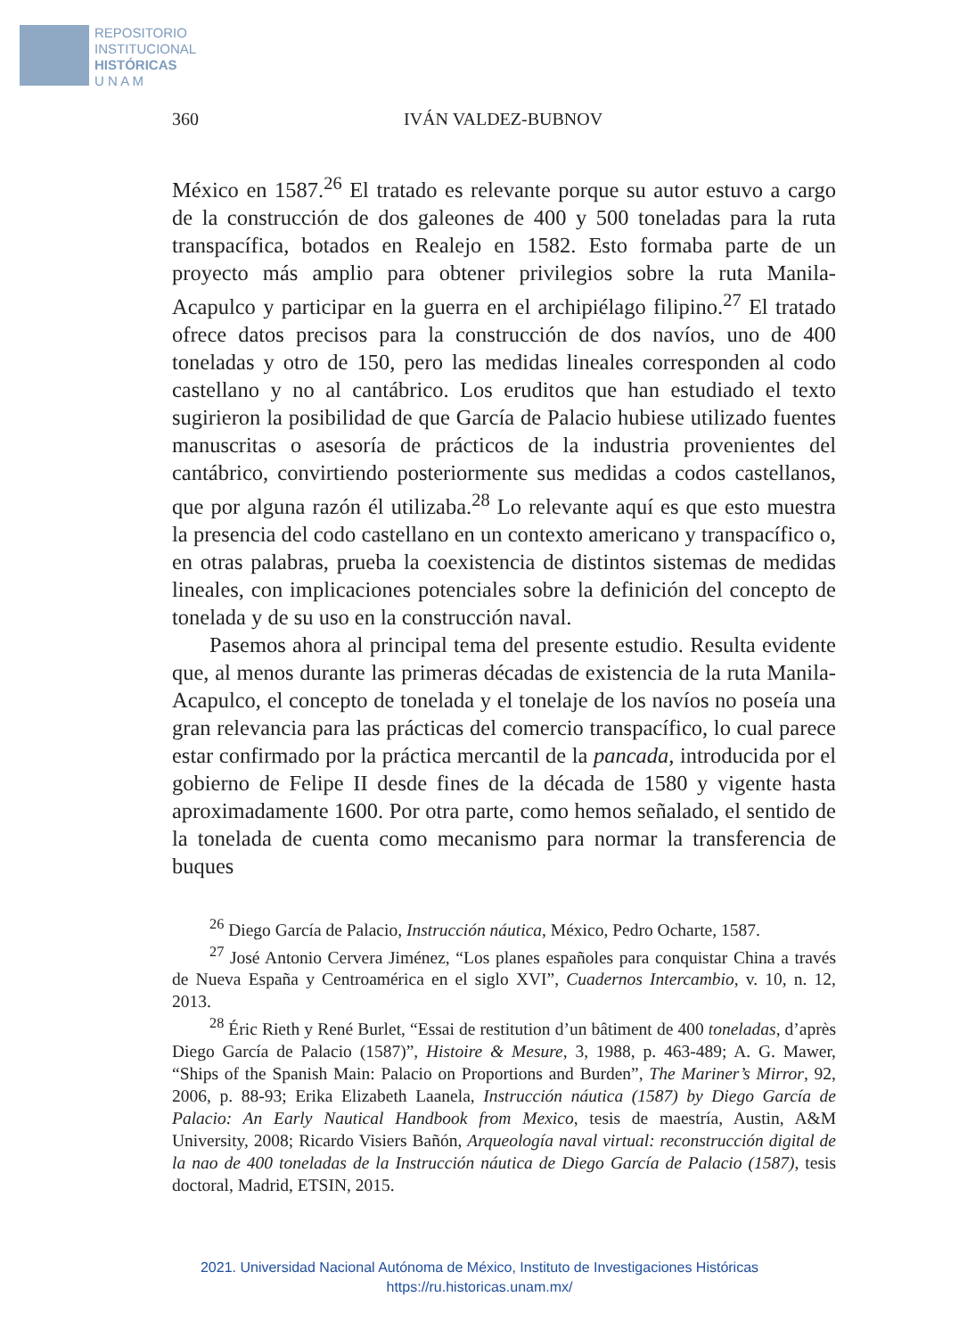REPOSITORIO
INSTITUCIONAL
HISTÓRICAS
U N A M
360 IVÁN VALDEZ-BUBNOV
México en 1587.<sup>26</sup> El tratado es relevante porque su autor estuvo a cargo de la construcción de dos galeones de 400 y 500 toneladas para la ruta transpacífica, botados en Realejo en 1582. Esto formaba parte de un proyecto más amplio para obtener privilegios sobre la ruta Manila-Acapulco y participar en la guerra en el archipiélago filipino.<sup>27</sup> El tratado ofrece datos precisos para la construcción de dos navíos, uno de 400 toneladas y otro de 150, pero las medidas lineales corresponden al codo castellano y no al cantábrico. Los eruditos que han estudiado el texto sugirieron la posibilidad de que García de Palacio hubiese utilizado fuentes manuscritas o asesoría de prácticos de la industria provenientes del cantábrico, convirtiendo posteriormente sus medidas a codos castellanos, que por alguna razón él utilizaba.<sup>28</sup> Lo relevante aquí es que esto muestra la presencia del codo castellano en un contexto americano y transpacífico o, en otras palabras, prueba la coexistencia de distintos sistemas de medidas lineales, con implicaciones potenciales sobre la definición del concepto de tonelada y de su uso en la construcción naval.
Pasemos ahora al principal tema del presente estudio. Resulta evidente que, al menos durante las primeras décadas de existencia de la ruta Manila-Acapulco, el concepto de tonelada y el tonelaje de los navíos no poseía una gran relevancia para las prácticas del comercio transpacífico, lo cual parece estar confirmado por la práctica mercantil de la pancada, introducida por el gobierno de Felipe II desde fines de la década de 1580 y vigente hasta aproximadamente 1600. Por otra parte, como hemos señalado, el sentido de la tonelada de cuenta como mecanismo para normar la transferencia de buques
<sup>26</sup> Diego García de Palacio, Instrucción náutica, México, Pedro Ocharte, 1587.
<sup>27</sup> José Antonio Cervera Jiménez, “Los planes españoles para conquistar China a través de Nueva España y Centroamérica en el siglo XVI”, Cuadernos Intercambio, v. 10, n. 12, 2013.
<sup>28</sup> Éric Rieth y René Burlet, “Essai de restitution d’un bâtiment de 400 toneladas, d’après Diego García de Palacio (1587)”, Histoire & Mesure, 3, 1988, p. 463-489; A. G. Mawer, “Ships of the Spanish Main: Palacio on Proportions and Burden”, The Mariner’s Mirror, 92, 2006, p. 88-93; Erika Elizabeth Laanela, Instrucción náutica (1587) by Diego García de Palacio: An Early Nautical Handbook from Mexico, tesis de maestría, Austin, A&M University, 2008; Ricardo Visiers Bañón, Arqueología naval virtual: reconstrucción digital de la nao de 400 toneladas de la Instrucción náutica de Diego García de Palacio (1587), tesis doctoral, Madrid, ETSIN, 2015.
2021. Universidad Nacional Autónoma de México, Instituto de Investigaciones Históricas
https://ru.historicas.unam.mx/